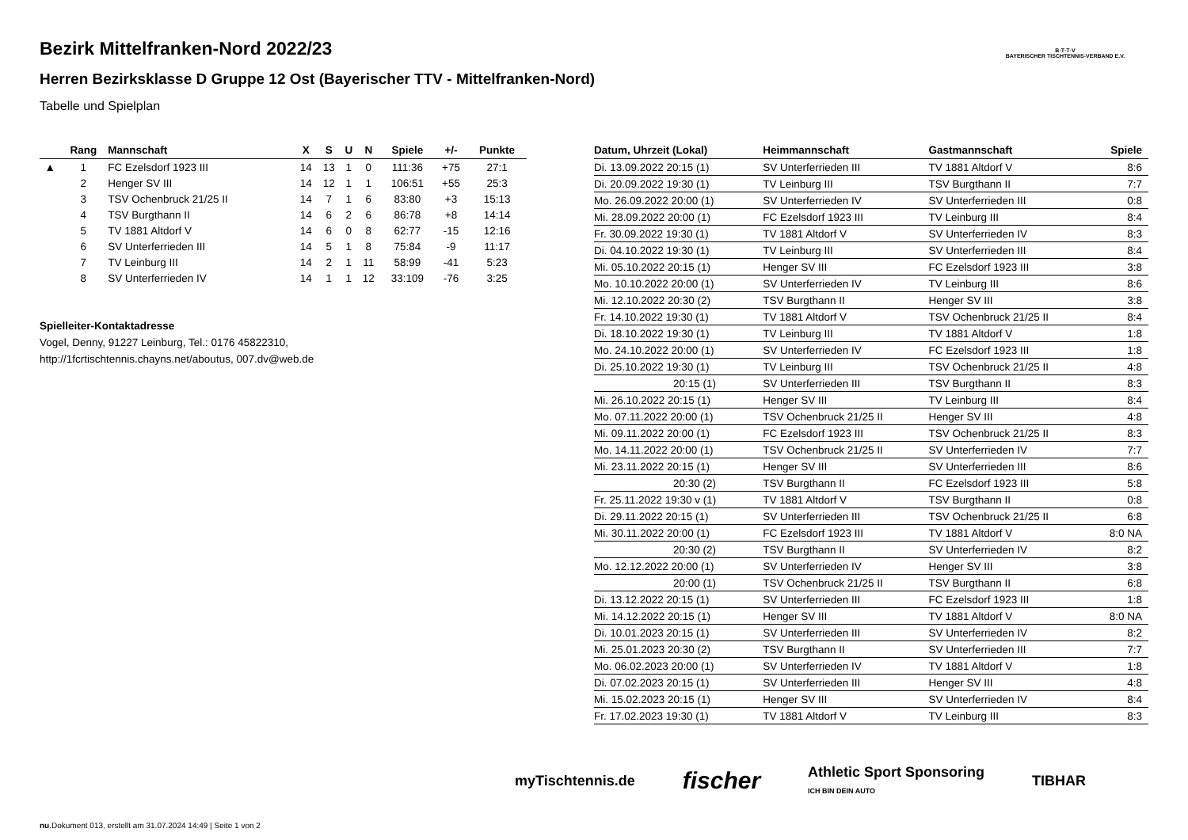B·T·T·V
BAYERISCHER TISCHTENNIS-VERBAND E.V.
Bezirk Mittelfranken-Nord 2022/23
Herren Bezirksklasse D Gruppe 12 Ost (Bayerischer TTV - Mittelfranken-Nord)
Tabelle und Spielplan
| | Rang | Mannschaft | X | S | U | N | Spiele | +/- | Punkte |
| --- | --- | --- | --- | --- | --- | --- | --- | --- | --- |
| ▲ | 1 | FC Ezelsdorf 1923 III | 14 | 13 | 1 | 0 | 111:36 | +75 | 27:1 |
| | 2 | Henger SV III | 14 | 12 | 1 | 1 | 106:51 | +55 | 25:3 |
| | 3 | TSV Ochenbruck 21/25 II | 14 | 7 | 1 | 6 | 83:80 | +3 | 15:13 |
| | 4 | TSV Burgthann II | 14 | 6 | 2 | 6 | 86:78 | +8 | 14:14 |
| | 5 | TV 1881 Altdorf V | 14 | 6 | 0 | 8 | 62:77 | -15 | 12:16 |
| | 6 | SV Unterferrieden III | 14 | 5 | 1 | 8 | 75:84 | -9 | 11:17 |
| | 7 | TV Leinburg III | 14 | 2 | 1 | 11 | 58:99 | -41 | 5:23 |
| | 8 | SV Unterferrieden IV | 14 | 1 | 1 | 12 | 33:109 | -76 | 3:25 |
Spielleiter-Kontaktadresse
Vogel, Denny, 91227 Leinburg, Tel.: 0176 45822310,
http://1fcrtischtennis.chayns.net/aboutus, 007.dv@web.de
| Datum, Uhrzeit (Lokal) | Heimmannschaft | Gastmannschaft | Spiele |
| --- | --- | --- | --- |
| Di. 13.09.2022 20:15 (1) | SV Unterferrieden III | TV 1881 Altdorf V | 8:6 |
| Di. 20.09.2022 19:30 (1) | TV Leinburg III | TSV Burgthann II | 7:7 |
| Mo. 26.09.2022 20:00 (1) | SV Unterferrieden IV | SV Unterferrieden III | 0:8 |
| Mi. 28.09.2022 20:00 (1) | FC Ezelsdorf 1923 III | TV Leinburg III | 8:4 |
| Fr. 30.09.2022 19:30 (1) | TV 1881 Altdorf V | SV Unterferrieden IV | 8:3 |
| Di. 04.10.2022 19:30 (1) | TV Leinburg III | SV Unterferrieden III | 8:4 |
| Mi. 05.10.2022 20:15 (1) | Henger SV III | FC Ezelsdorf 1923 III | 3:8 |
| Mo. 10.10.2022 20:00 (1) | SV Unterferrieden IV | TV Leinburg III | 8:6 |
| Mi. 12.10.2022 20:30 (2) | TSV Burgthann II | Henger SV III | 3:8 |
| Fr. 14.10.2022 19:30 (1) | TV 1881 Altdorf V | TSV Ochenbruck 21/25 II | 8:4 |
| Di. 18.10.2022 19:30 (1) | TV Leinburg III | TV 1881 Altdorf V | 1:8 |
| Mo. 24.10.2022 20:00 (1) | SV Unterferrieden IV | FC Ezelsdorf 1923 III | 1:8 |
| Di. 25.10.2022 19:30 (1) | TV Leinburg III | TSV Ochenbruck 21/25 II | 4:8 |
| 20:15 (1) | SV Unterferrieden III | TSV Burgthann II | 8:3 |
| Mi. 26.10.2022 20:15 (1) | Henger SV III | TV Leinburg III | 8:4 |
| Mo. 07.11.2022 20:00 (1) | TSV Ochenbruck 21/25 II | Henger SV III | 4:8 |
| Mi. 09.11.2022 20:00 (1) | FC Ezelsdorf 1923 III | TSV Ochenbruck 21/25 II | 8:3 |
| Mo. 14.11.2022 20:00 (1) | TSV Ochenbruck 21/25 II | SV Unterferrieden IV | 7:7 |
| Mi. 23.11.2022 20:15 (1) | Henger SV III | SV Unterferrieden III | 8:6 |
| 20:30 (2) | TSV Burgthann II | FC Ezelsdorf 1923 III | 5:8 |
| Fr. 25.11.2022 19:30 v (1) | TV 1881 Altdorf V | TSV Burgthann II | 0:8 |
| Di. 29.11.2022 20:15 (1) | SV Unterferrieden III | TSV Ochenbruck 21/25 II | 6:8 |
| Mi. 30.11.2022 20:00 (1) | FC Ezelsdorf 1923 III | TV 1881 Altdorf V | 8:0 NA |
| 20:30 (2) | TSV Burgthann II | SV Unterferrieden IV | 8:2 |
| Mo. 12.12.2022 20:00 (1) | SV Unterferrieden IV | Henger SV III | 3:8 |
| 20:00 (1) | TSV Ochenbruck 21/25 II | TSV Burgthann II | 6:8 |
| Di. 13.12.2022 20:15 (1) | SV Unterferrieden III | FC Ezelsdorf 1923 III | 1:8 |
| Mi. 14.12.2022 20:15 (1) | Henger SV III | TV 1881 Altdorf V | 8:0 NA |
| Di. 10.01.2023 20:15 (1) | SV Unterferrieden III | SV Unterferrieden IV | 8:2 |
| Mi. 25.01.2023 20:30 (2) | TSV Burgthann II | SV Unterferrieden III | 7:7 |
| Mo. 06.02.2023 20:00 (1) | SV Unterferrieden IV | TV 1881 Altdorf V | 1:8 |
| Di. 07.02.2023 20:15 (1) | SV Unterferrieden III | Henger SV III | 4:8 |
| Mi. 15.02.2023 20:15 (1) | Henger SV III | SV Unterferrieden IV | 8:4 |
| Fr. 17.02.2023 19:30 (1) | TV 1881 Altdorf V | TV Leinburg III | 8:3 |
myTischtennis.de fischer Athletic Sport Sponsoring
ICH BIN DEIN AUTO TIBHAR
nu.Dokument 013, erstellt am 31.07.2024 14:49 | Seite 1 von 2